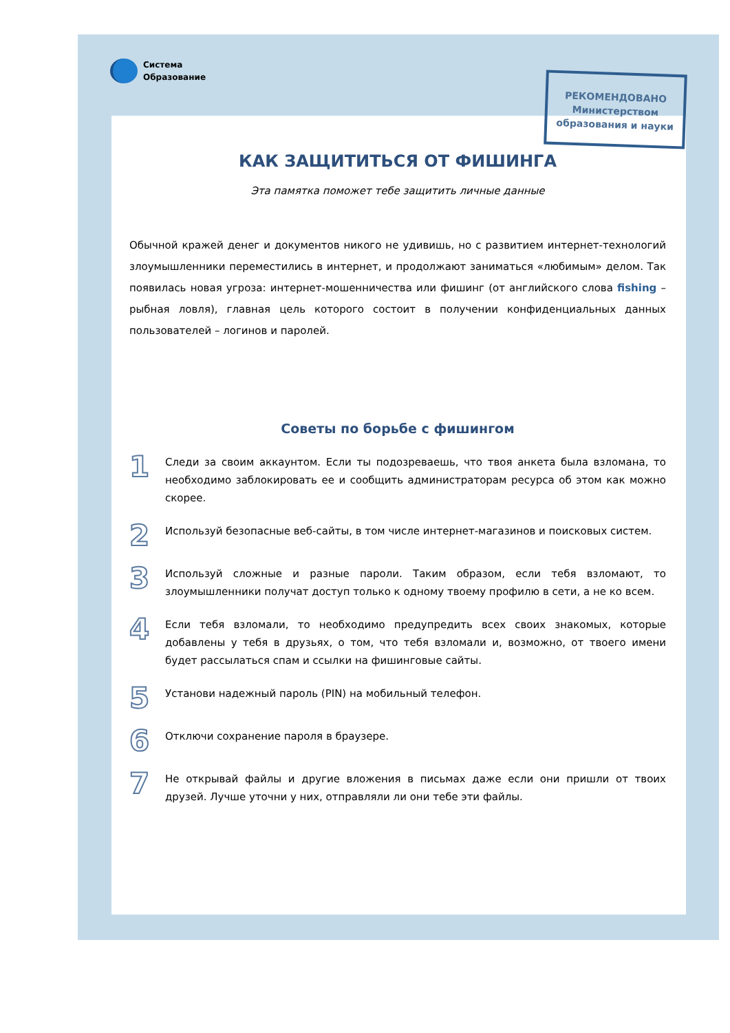Система
Образование
РЕКОМЕНДОВАНО
Министерством
образования и науки
КАК ЗАЩИТИТЬСЯ ОТ ФИШИНГА
Эта памятка поможет тебе защитить личные данные
Обычной кражей денег и документов никого не удивишь, но с развитием интернет-технологий злоумышленники переместились в интернет, и продолжают заниматься «любимым» делом. Так появилась новая угроза: интернет-мошенничества или фишинг (от английского слова fishing – рыбная ловля), главная цель которого состоит в получении конфиденциальных данных пользователей – логинов и паролей.
Советы по борьбе с фишингом
1
Следи за своим аккаунтом. Если ты подозреваешь, что твоя анкета была взломана, то необходимо заблокировать ее и сообщить администраторам ресурса об этом как можно скорее.
2
Используй безопасные веб-сайты, в том числе интернет-магазинов и поисковых систем.
3
Используй сложные и разные пароли. Таким образом, если тебя взломают, то злоумышленники получат доступ только к одному твоему профилю в сети, а не ко всем.
4
Если тебя взломали, то необходимо предупредить всех своих знакомых, которые добавлены у тебя в друзьях, о том, что тебя взломали и, возможно, от твоего имени будет рассылаться спам и ссылки на фишинговые сайты.
5
Установи надежный пароль (PIN) на мобильный телефон.
6
Отключи сохранение пароля в браузере.
7
Не открывай файлы и другие вложения в письмах даже если они пришли от твоих друзей. Лучше уточни у них, отправляли ли они тебе эти файлы.